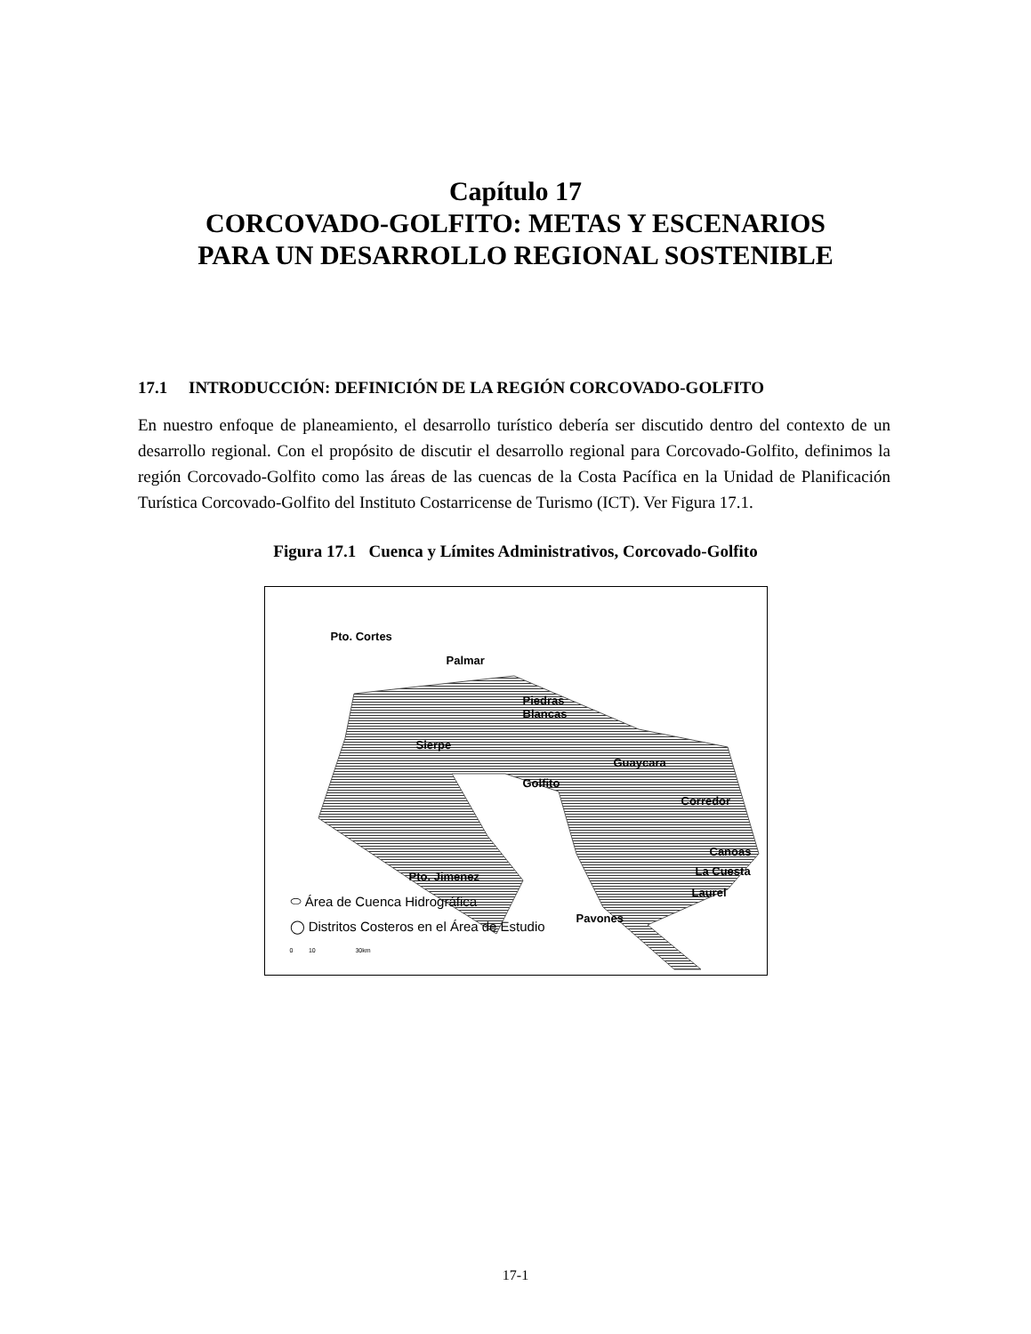Capítulo 17
CORCOVADO-GOLFITO: METAS Y ESCENARIOS
PARA UN DESARROLLO REGIONAL SOSTENIBLE
17.1 INTRODUCCIÓN: DEFINICIÓN DE LA REGIÓN CORCOVADO-GOLFITO
En nuestro enfoque de planeamiento, el desarrollo turístico debería ser discutido dentro del contexto de un desarrollo regional. Con el propósito de discutir el desarrollo regional para Corcovado-Golfito, definimos la región Corcovado-Golfito como las áreas de las cuencas de la Costa Pacífica en la Unidad de Planificación Turística Corcovado-Golfito del Instituto Costarricense de Turismo (ICT). Ver Figura 17.1.
Figura 17.1 Cuenca y Límites Administrativos, Corcovado-Golfito
Pto. Cortes
Palmar
Piedras
Blancas
Sierpe
Guaycara
Golfito
Corredor
Canoas
La Cuesta
Laurel
Pto. Jimenez
Pavones
⬭ Área de Cuenca Hidrográfica
◯ Distritos Costeros en el Área de Estudio
0 10 30km
17-1